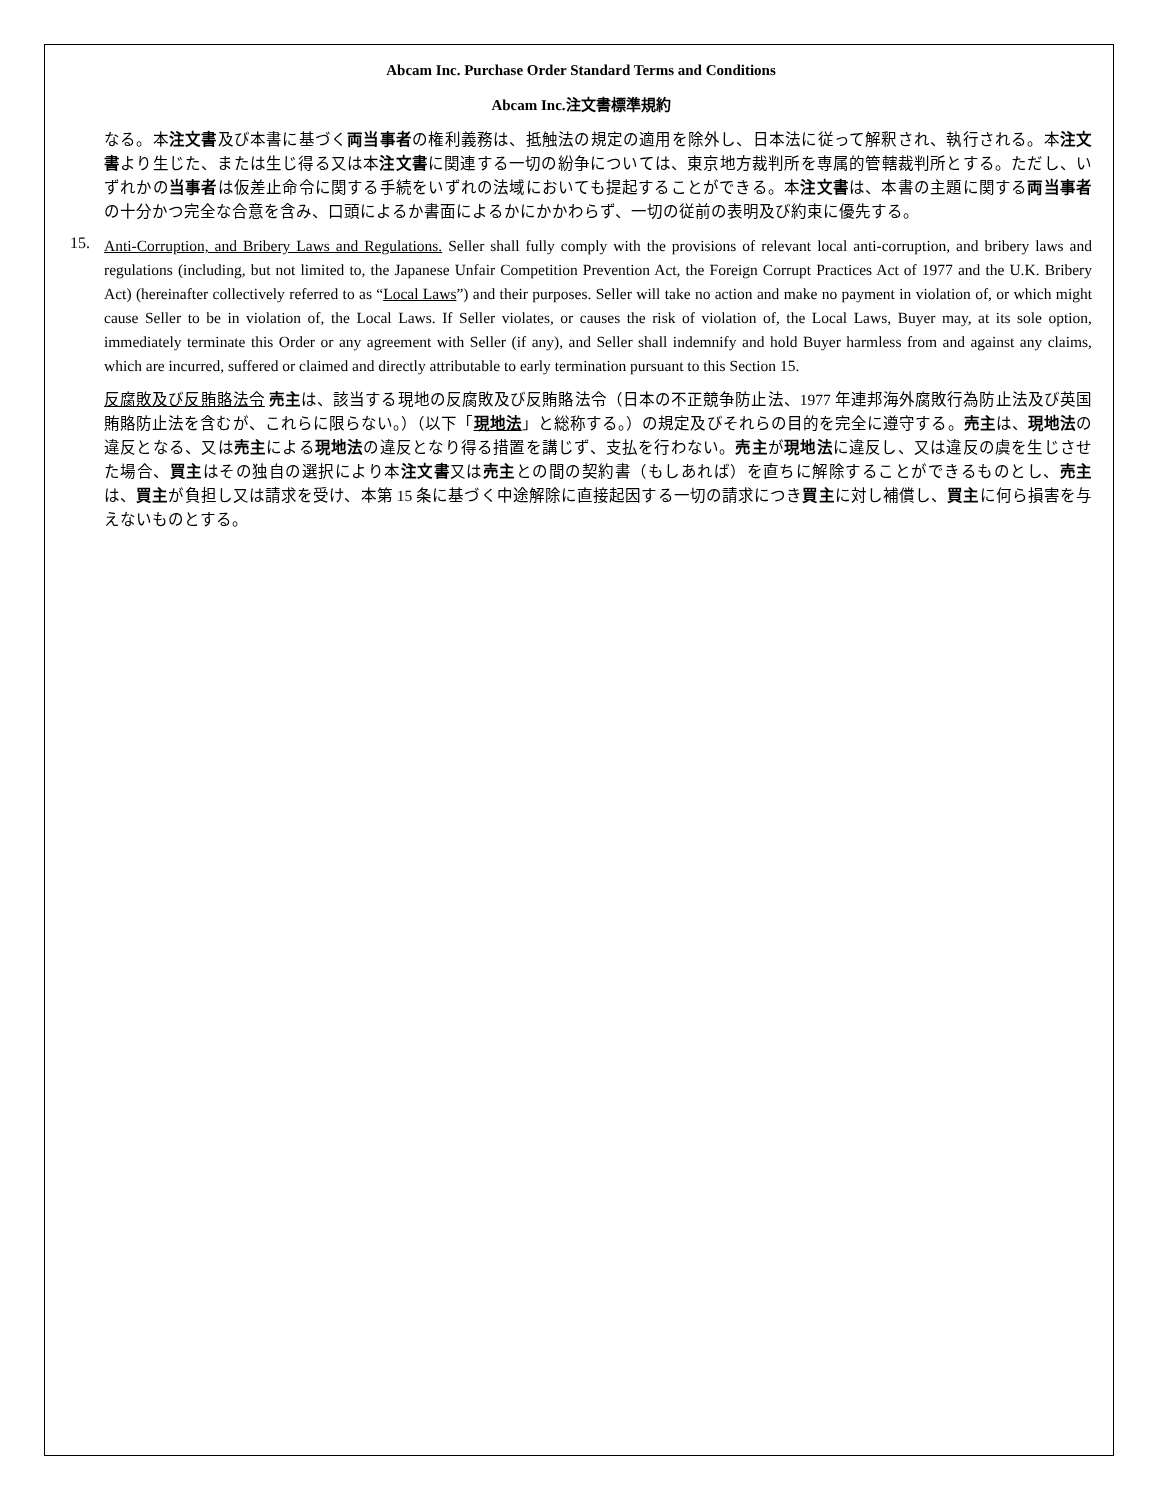Abcam Inc. Purchase Order Standard Terms and Conditions
Abcam Inc.注文書標準規約
なる。本注文書及び本書に基づく両当事者の権利義務は、抵触法の規定の適用を除外し、日本法に従って解釈され、執行される。本注文書より生じた、または生じ得る又は本注文書に関連する一切の紛争については、東京地方裁判所を専属的管轄裁判所とする。ただし、いずれかの当事者は仮差止命令に関する手続をいずれの法域においても提起することができる。本注文書は、本書の主題に関する両当事者の十分かつ完全な合意を含み、口頭によるか書面によるかにかかわらず、一切の従前の表明及び約束に優先する。
15.
Anti-Corruption, and Bribery Laws and Regulations. Seller shall fully comply with the provisions of relevant local anti-corruption, and bribery laws and regulations (including, but not limited to, the Japanese Unfair Competition Prevention Act, the Foreign Corrupt Practices Act of 1977 and the U.K. Bribery Act) (hereinafter collectively referred to as “Local Laws”) and their purposes. Seller will take no action and make no payment in violation of, or which might cause Seller to be in violation of, the Local Laws. If Seller violates, or causes the risk of violation of, the Local Laws, Buyer may, at its sole option, immediately terminate this Order or any agreement with Seller (if any), and Seller shall indemnify and hold Buyer harmless from and against any claims, which are incurred, suffered or claimed and directly attributable to early termination pursuant to this Section 15.
反腐敗及び反賄賂法令 売主は、該当する現地の反腐敗及び反賄賂法令（日本の不正競争防止法、1977 年連邦海外腐敗行為防止法及び英国賄賂防止法を含むが、これらに限らない。）（以下「現地法」と総称する。）の規定及びそれらの目的を完全に遵守する。売主は、現地法の違反となる、又は売主による現地法の違反となり得る措置を講じず、支払を行わない。売主が現地法に違反し、又は違反の虞を生じさせた場合、買主はその独自の選択により本注文書又は売主との間の契約書（もしあれば）を直ちに解除することができるものとし、売主は、買主が負担し又は請求を受け、本第 15 条に基づく中途解除に直接起因する一切の請求につき買主に対し補償し、買主に何ら損害を与えないものとする。